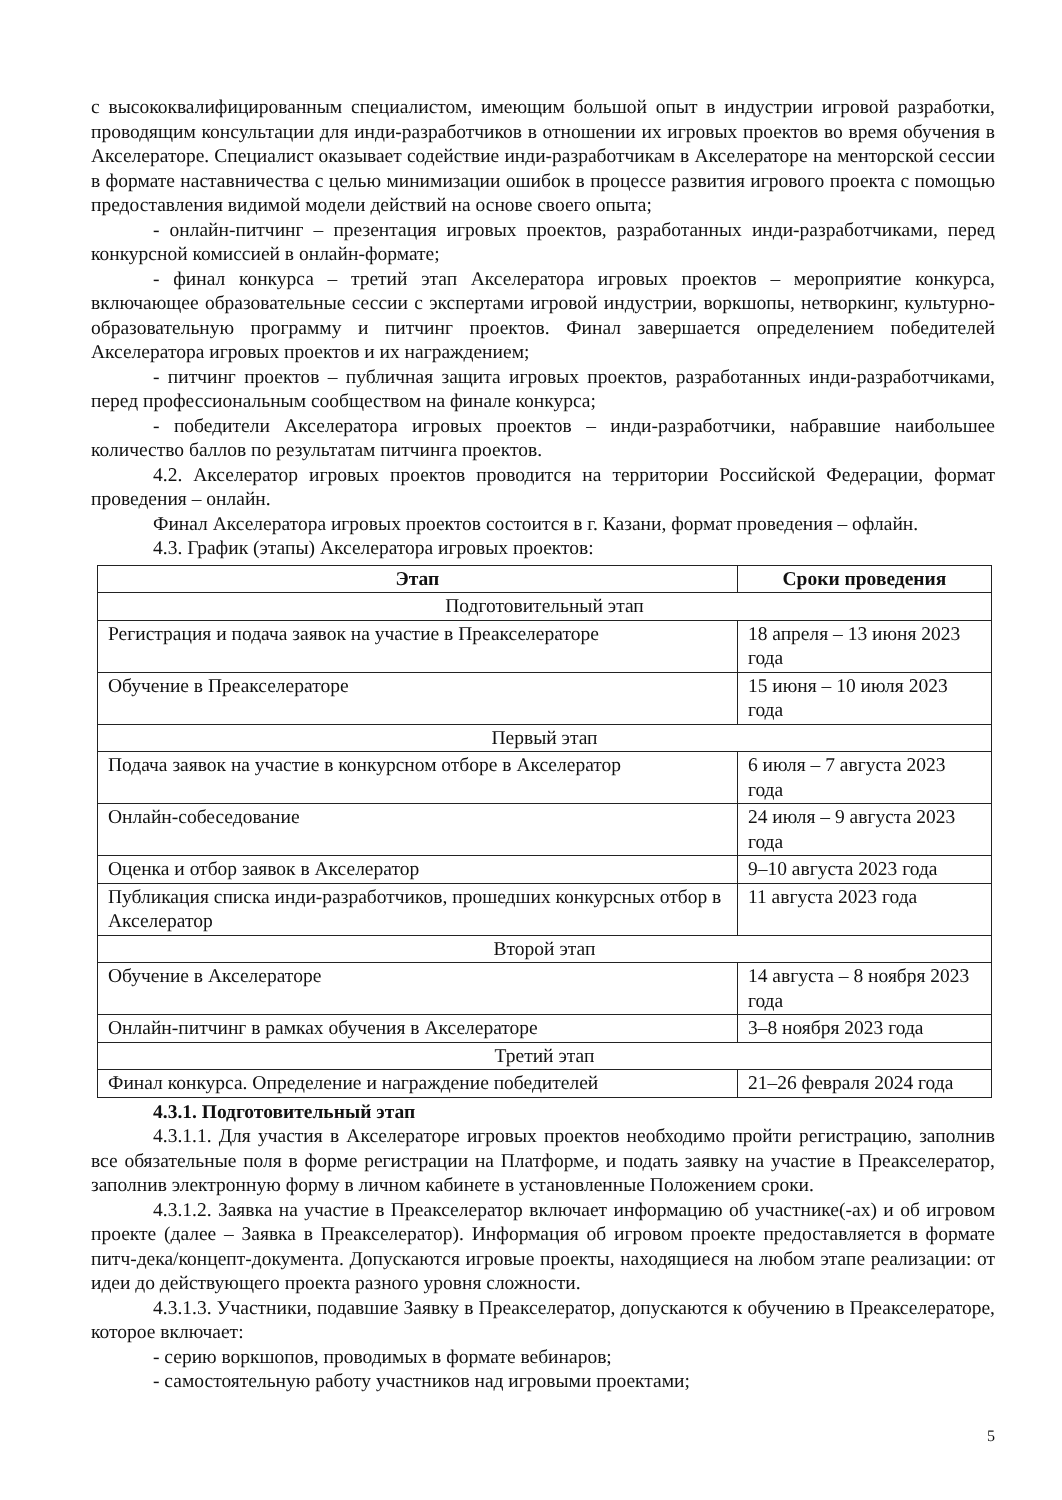с высококвалифицированным специалистом, имеющим большой опыт в индустрии игровой разработки, проводящим консультации для инди-разработчиков в отношении их игровых проектов во время обучения в Акселераторе. Специалист оказывает содействие инди-разработчикам в Акселераторе на менторской сессии в формате наставничества с целью минимизации ошибок в процессе развития игрового проекта с помощью предоставления видимой модели действий на основе своего опыта;
- онлайн-питчинг – презентация игровых проектов, разработанных инди-разработчиками, перед конкурсной комиссией в онлайн-формате;
- финал конкурса – третий этап Акселератора игровых проектов – мероприятие конкурса, включающее образовательные сессии с экспертами игровой индустрии, воркшопы, нетворкинг, культурно-образовательную программу и питчинг проектов. Финал завершается определением победителей Акселератора игровых проектов и их награждением;
- питчинг проектов – публичная защита игровых проектов, разработанных инди-разработчиками, перед профессиональным сообществом на финале конкурса;
- победители Акселератора игровых проектов – инди-разработчики, набравшие наибольшее количество баллов по результатам питчинга проектов.
4.2. Акселератор игровых проектов проводится на территории Российской Федерации, формат проведения – онлайн.
Финал Акселератора игровых проектов состоится в г. Казани, формат проведения – офлайн.
4.3. График (этапы) Акселератора игровых проектов:
| Этап | Сроки проведения |
| --- | --- |
| Подготовительный этап | |
| Регистрация и подача заявок на участие в Преакселераторе | 18 апреля – 13 июня 2023 года |
| Обучение в Преакселераторе | 15 июня – 10 июля 2023 года |
| Первый этап | |
| Подача заявок на участие в конкурсном отборе в Акселератор | 6 июля – 7 августа 2023 года |
| Онлайн-собеседование | 24 июля – 9 августа 2023 года |
| Оценка и отбор заявок в Акселератор | 9–10 августа 2023 года |
| Публикация списка инди-разработчиков, прошедших конкурсных отбор в Акселератор | 11 августа 2023 года |
| Второй этап | |
| Обучение в Акселераторе | 14 августа – 8 ноября 2023 года |
| Онлайн-питчинг в рамках обучения в Акселераторе | 3–8 ноября 2023 года |
| Третий этап | |
| Финал конкурса. Определение и награждение победителей | 21–26 февраля 2024 года |
4.3.1. Подготовительный этап
4.3.1.1. Для участия в Акселераторе игровых проектов необходимо пройти регистрацию, заполнив все обязательные поля в форме регистрации на Платформе, и подать заявку на участие в Преакселератор, заполнив электронную форму в личном кабинете в установленные Положением сроки.
4.3.1.2. Заявка на участие в Преакселератор включает информацию об участнике(-ах) и об игровом проекте (далее – Заявка в Преакселератор). Информация об игровом проекте предоставляется в формате питч-дека/концепт-документа. Допускаются игровые проекты, находящиеся на любом этапе реализации: от идеи до действующего проекта разного уровня сложности.
4.3.1.3. Участники, подавшие Заявку в Преакселератор, допускаются к обучению в Преакселераторе, которое включает:
- серию воркшопов, проводимых в формате вебинаров;
- самостоятельную работу участников над игровыми проектами;
5